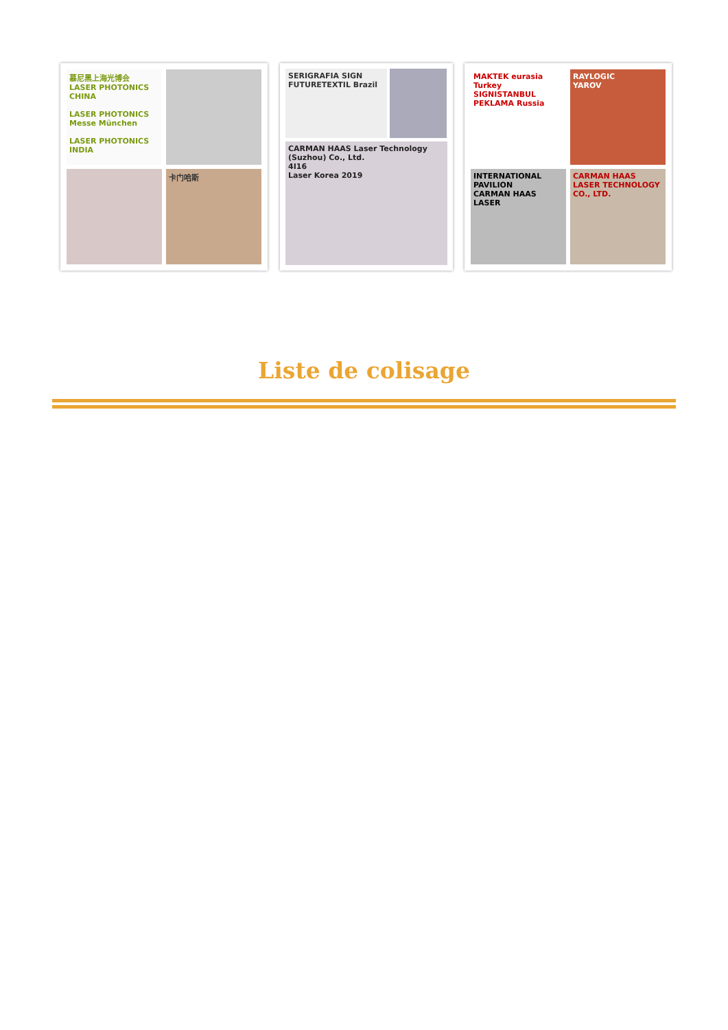慕尼黑上海光博会
LASER PHOTONICS CHINA
LASER PHOTONICS
Messe München
LASER PHOTONICS INDIA
卡门哈斯
SERIGRAFIA SIGN FUTURETEXTIL Brazil
CARMAN HAAS Laser Technology (Suzhou) Co., Ltd.
4I16
Laser Korea 2019
MAKTEK eurasia
Turkey
SIGNISTANBUL
PEKLAMA Russia
RAYLOGIC
YAROV
INTERNATIONAL PAVILION
CARMAN HAAS LASER
CARMAN HAAS LASER TECHNOLOGY CO., LTD.
Liste de colisage